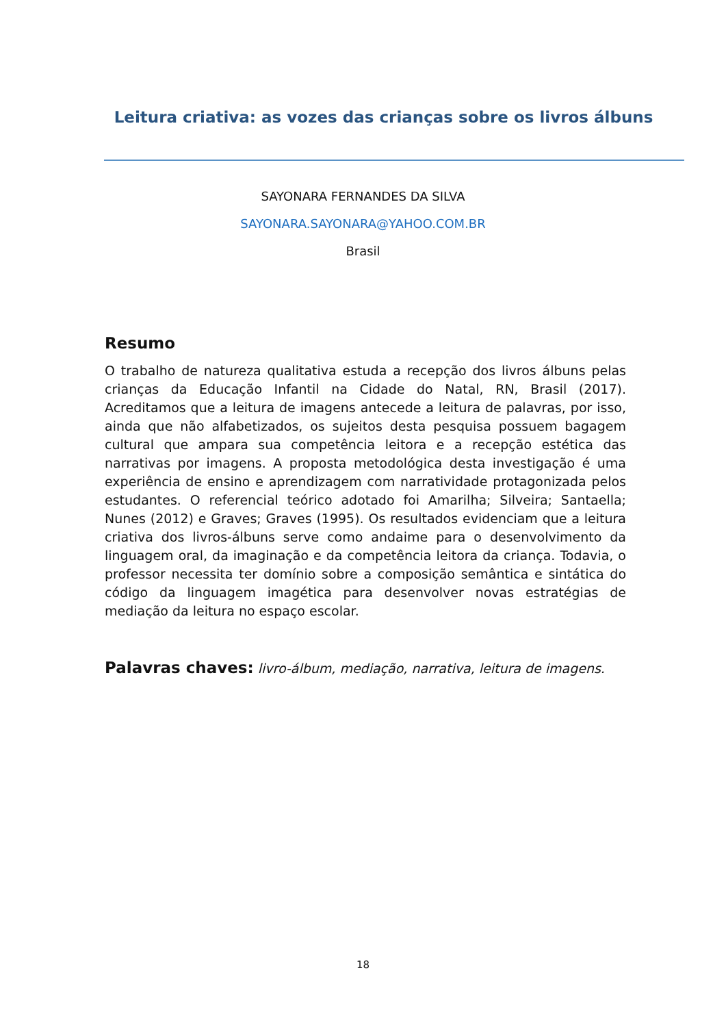Leitura criativa: as vozes das crianças sobre os livros álbuns
SAYONARA FERNANDES DA SILVA
SAYONARA.SAYONARA@YAHOO.COM.BR
Brasil
Resumo
O trabalho de natureza qualitativa estuda a recepção dos livros álbuns pelas crianças da Educação Infantil na Cidade do Natal, RN, Brasil (2017). Acreditamos que a leitura de imagens antecede a leitura de palavras, por isso, ainda que não alfabetizados, os sujeitos desta pesquisa possuem bagagem cultural que ampara sua competência leitora e a recepção estética das narrativas por imagens. A proposta metodológica desta investigação é uma experiência de ensino e aprendizagem com narratividade protagonizada pelos estudantes. O referencial teórico adotado foi Amarilha; Silveira; Santaella; Nunes (2012) e Graves; Graves (1995). Os resultados evidenciam que a leitura criativa dos livros-álbuns serve como andaime para o desenvolvimento da linguagem oral, da imaginação e da competência leitora da criança. Todavia, o professor necessita ter domínio sobre a composição semântica e sintática do código da linguagem imagética para desenvolver novas estratégias de mediação da leitura no espaço escolar.
Palavras chaves: livro-álbum, mediação, narrativa, leitura de imagens.
18